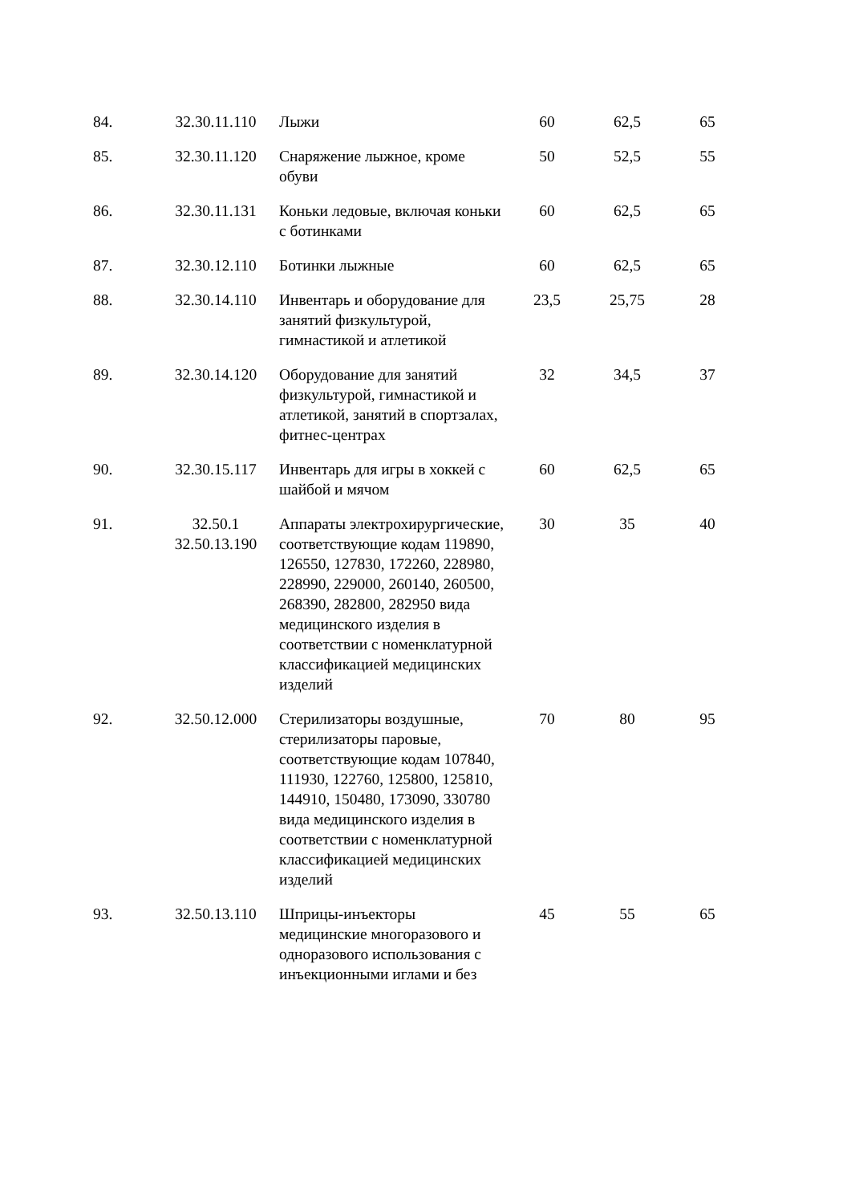| 84. | 32.30.11.110 | Лыжи | 60 | 62,5 | 65 |
| 85. | 32.30.11.120 | Снаряжение лыжное, кроме обуви | 50 | 52,5 | 55 |
| 86. | 32.30.11.131 | Коньки ледовые, включая коньки с ботинками | 60 | 62,5 | 65 |
| 87. | 32.30.12.110 | Ботинки лыжные | 60 | 62,5 | 65 |
| 88. | 32.30.14.110 | Инвентарь и оборудование для занятий физкультурой, гимнастикой и атлетикой | 23,5 | 25,75 | 28 |
| 89. | 32.30.14.120 | Оборудование для занятий физкультурой, гимнастикой и атлетикой, занятий в спортзалах, фитнес-центрах | 32 | 34,5 | 37 |
| 90. | 32.30.15.117 | Инвентарь для игры в хоккей с шайбой и мячом | 60 | 62,5 | 65 |
| 91. | 32.50.1 32.50.13.190 | Аппараты электрохирургические, соответствующие кодам 119890, 126550, 127830, 172260, 228980, 228990, 229000, 260140, 260500, 268390, 282800, 282950 вида медицинского изделия в соответствии с номенклатурной классификацией медицинских изделий | 30 | 35 | 40 |
| 92. | 32.50.12.000 | Стерилизаторы воздушные, стерилизаторы паровые, соответствующие кодам 107840, 111930, 122760, 125800, 125810, 144910, 150480, 173090, 330780 вида медицинского изделия в соответствии с номенклатурной классификацией медицинских изделий | 70 | 80 | 95 |
| 93. | 32.50.13.110 | Шприцы-инъекторы медицинские многоразового и одноразового использования с инъекционными иглами и без | 45 | 55 | 65 |